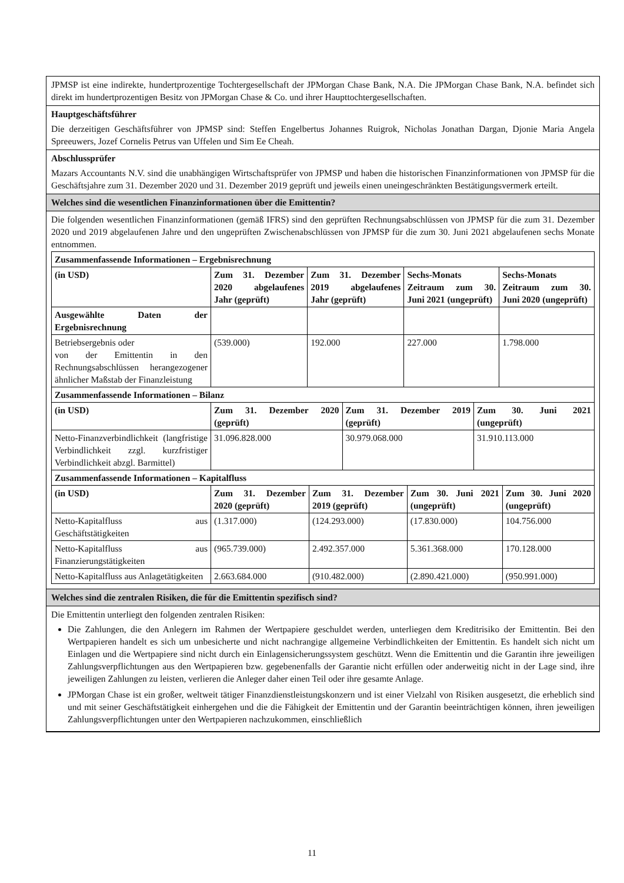JPMSP ist eine indirekte, hundertprozentige Tochtergesellschaft der JPMorgan Chase Bank, N.A. Die JPMorgan Chase Bank, N.A. befindet sich direkt im hundertprozentigen Besitz von JPMorgan Chase & Co. und ihrer Haupttochtergesellschaften.
Hauptgeschäftsführer
Die derzeitigen Geschäftsführer von JPMSP sind: Steffen Engelbertus Johannes Ruigrok, Nicholas Jonathan Dargan, Djonie Maria Angela Spreeuwers, Jozef Cornelis Petrus van Uffelen und Sim Ee Cheah.
Abschlussprüfer
Mazars Accountants N.V. sind die unabhängigen Wirtschaftsprüfer von JPMSP und haben die historischen Finanzinformationen von JPMSP für die Geschäftsjahre zum 31. Dezember 2020 und 31. Dezember 2019 geprüft und jeweils einen uneingeschränkten Bestätigungsvermerk erteilt.
Welches sind die wesentlichen Finanzinformationen über die Emittentin?
Die folgenden wesentlichen Finanzinformationen (gemäß IFRS) sind den geprüften Rechnungsabschlüssen von JPMSP für die zum 31. Dezember 2020 und 2019 abgelaufenen Jahre und den ungeprüften Zwischenabschlüssen von JPMSP für die zum 30. Juni 2021 abgelaufenen sechs Monate entnommen.
| Zusammenfassende Informationen – Ergebnisrechnung | | | | |
| (in USD) | Zum 31. Dezember 2020 abgelaufenes Jahr (geprüft) | Zum 31. Dezember 2019 abgelaufenes Jahr (geprüft) | Sechs-Monats Zeitraum zum 30. Juni 2021 (ungeprüft) | Sechs-Monats Zeitraum zum 30. Juni 2020 (ungeprüft) |
| Ausgewählte Daten der Ergebnisrechnung | | | | |
| Betriebsergebnis oder von der Emittentin in den Rechnungsabschlüssen herangezogener ähnlicher Maßstab der Finanzleistung | (539.000) | 192.000 | 227.000 | 1.798.000 |
| Zusammenfassende Informationen – Bilanz | | | |
| (in USD) | Zum 31. Dezember 2020 (geprüft) | Zum 31. Dezember 2019 (geprüft) | Zum 30. Juni 2021 (ungeprüft) |
| Netto-Finanzverbindlichkeit (langfristige Verbindlichkeit zzgl. kurzfristiger Verbindlichkeit abzgl. Barmittel) | 31.096.828.000 | 30.979.068.000 | 31.910.113.000 |
| Zusammenfassende Informationen – Kapitalfluss | | | | |
| (in USD) | Zum 31. Dezember 2020 (geprüft) | Zum 31. Dezember 2019 (geprüft) | Zum 30. Juni 2021 (ungeprüft) | Zum 30. Juni 2020 (ungeprüft) |
| Netto-Kapitalfluss aus Geschäftstätigkeiten | (1.317.000) | (124.293.000) | (17.830.000) | 104.756.000 |
| Netto-Kapitalfluss aus Finanzierungstätigkeiten | (965.739.000) | 2.492.357.000 | 5.361.368.000 | 170.128.000 |
| Netto-Kapitalfluss aus Anlagetätigkeiten | 2.663.684.000 | (910.482.000) | (2.890.421.000) | (950.991.000) |
Welches sind die zentralen Risiken, die für die Emittentin spezifisch sind?
Die Emittentin unterliegt den folgenden zentralen Risiken:
Die Zahlungen, die den Anlegern im Rahmen der Wertpapiere geschuldet werden, unterliegen dem Kreditrisiko der Emittentin. Bei den Wertpapieren handelt es sich um unbesicherte und nicht nachrangige allgemeine Verbindlichkeiten der Emittentin. Es handelt sich nicht um Einlagen und die Wertpapiere sind nicht durch ein Einlagensicherungssystem geschützt. Wenn die Emittentin und die Garantin ihre jeweiligen Zahlungsverpflichtungen aus den Wertpapieren bzw. gegebenenfalls der Garantie nicht erfüllen oder anderweitig nicht in der Lage sind, ihre jeweiligen Zahlungen zu leisten, verlieren die Anleger daher einen Teil oder ihre gesamte Anlage.
JPMorgan Chase ist ein großer, weltweit tätiger Finanzdienstleistungskonzern und ist einer Vielzahl von Risiken ausgesetzt, die erheblich sind und mit seiner Geschäftstätigkeit einhergehen und die die Fähigkeit der Emittentin und der Garantin beeinträchtigen können, ihren jeweiligen Zahlungsverpflichtungen unter den Wertpapieren nachzukommen, einschließlich
11